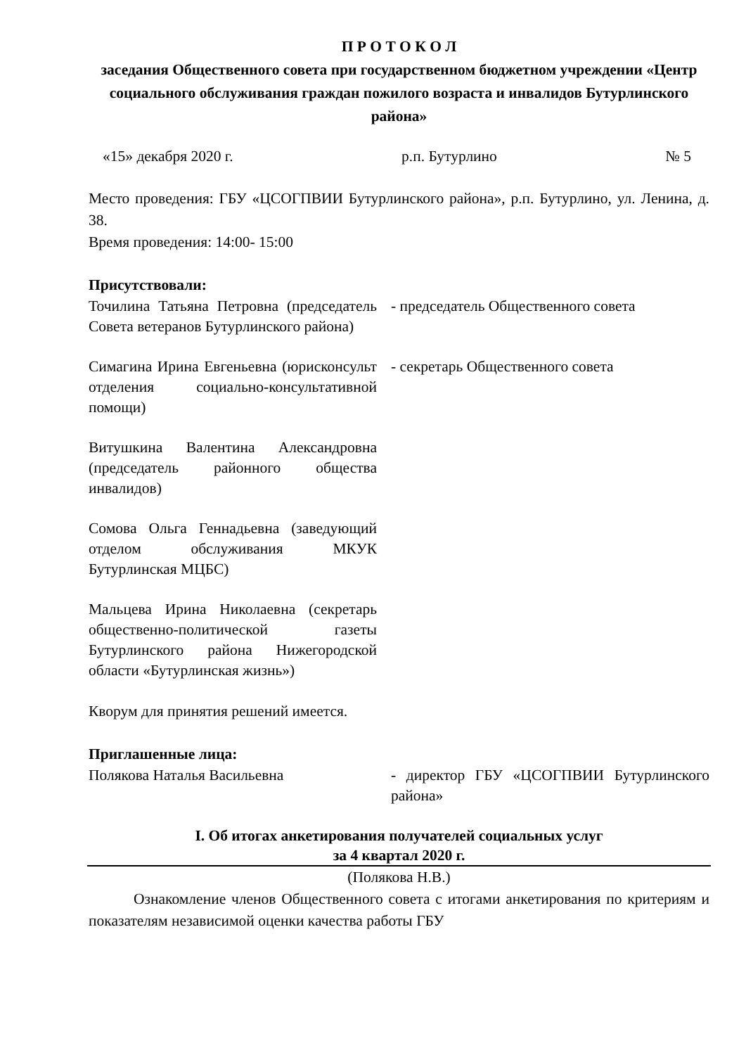П Р О Т О К О Л
заседания Общественного совета при государственном бюджетном учреждении «Центр социального обслуживания граждан пожилого возраста и инвалидов Бутурлинского района»
«15» декабря 2020 г. р.п. Бутурлино № 5
Место проведения: ГБУ «ЦСОГПВИИ Бутурлинского района», р.п. Бутурлино, ул. Ленина, д. 38.
Время проведения: 14:00- 15:00
Присутствовали:
Точилина Татьяна Петровна (председатель Совета ветеранов Бутурлинского района)
- председатель Общественного совета
Симагина Ирина Евгеньевна (юрисконсульт отделения социально-консультативной помощи)
- секретарь Общественного совета
Витушкина Валентина Александровна (председатель районного общества инвалидов)
Сомова Ольга Геннадьевна (заведующий отделом обслуживания МКУК Бутурлинская МЦБС)
Мальцева Ирина Николаевна (секретарь общественно-политической газеты Бутурлинского района Нижегородской области «Бутурлинская жизнь»)
Кворум для принятия решений имеется.
Приглашенные лица:
Полякова Наталья Васильевна - директор ГБУ «ЦСОГПВИИ Бутурлинского района»
I. Об итогах анкетирования получателей социальных услуг
за 4 квартал 2020 г.
(Полякова Н.В.)
Ознакомление членов Общественного совета с итогами анкетирования по критериям и показателям независимой оценки качества работы ГБУ